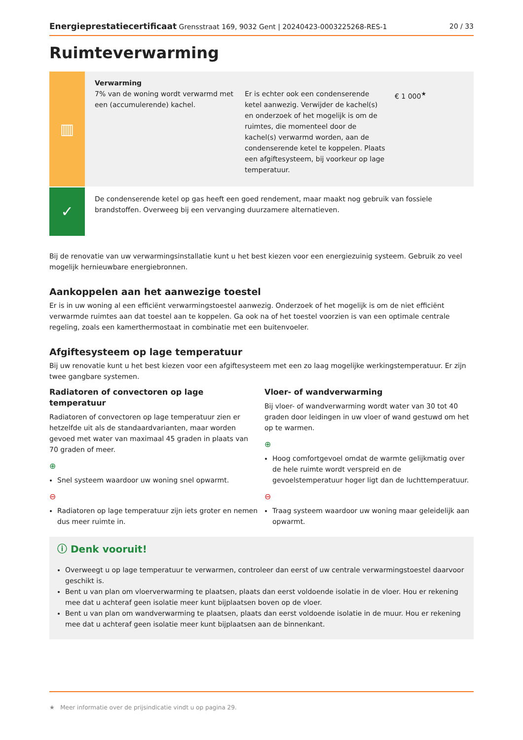Energieprestatiecertificaat Grensstraat 169, 9032 Gent | 20240423-0003225268-RES-1 20 / 33
Ruimteverwarming
▥
Verwarming
7% van de woning wordt verwarmd met een (accumulerende) kachel.
Er is echter ook een condenserende ketel aanwezig. Verwijder de kachel(s) en onderzoek of het mogelijk is om de ruimtes, die momenteel door de kachel(s) verwarmd worden, aan de condenserende ketel te koppelen. Plaats een afgiftesysteem, bij voorkeur op lage temperatuur.
€ 1 000<sup>★</sup>
✓
De condenserende ketel op gas heeft een goed rendement, maar maakt nog gebruik van fossiele brandstoffen. Overweeg bij een vervanging duurzamere alternatieven.
Bij de renovatie van uw verwarmingsinstallatie kunt u het best kiezen voor een energiezuinig systeem. Gebruik zo veel mogelijk hernieuwbare energiebronnen.
Aankoppelen aan het aanwezige toestel
Er is in uw woning al een efficiënt verwarmingstoestel aanwezig. Onderzoek of het mogelijk is om de niet efficiënt verwarmde ruimtes aan dat toestel aan te koppelen. Ga ook na of het toestel voorzien is van een optimale centrale regeling, zoals een kamerthermostaat in combinatie met een buitenvoeler.
Afgiftesysteem op lage temperatuur
Bij uw renovatie kunt u het best kiezen voor een afgiftesysteem met een zo laag mogelijke werkingstemperatuur. Er zijn twee gangbare systemen.
Radiatoren of convectoren op lage temperatuur
Radiatoren of convectoren op lage temperatuur zien er hetzelfde uit als de standaardvarianten, maar worden gevoed met water van maximaal 45 graden in plaats van 70 graden of meer.
⊕
Snel systeem waardoor uw woning snel opwarmt.
⊖
Radiatoren op lage temperatuur zijn iets groter en nemen dus meer ruimte in.
Vloer- of wandverwarming
Bij vloer- of wandverwarming wordt water van 30 tot 40 graden door leidingen in uw vloer of wand gestuwd om het op te warmen.
⊕
Hoog comfortgevoel omdat de warmte gelijkmatig over de hele ruimte wordt verspreid en de gevoelstemperatuur hoger ligt dan de luchttemperatuur.
⊖
Traag systeem waardoor uw woning maar geleidelijk aan opwarmt.
ⓘ Denk vooruit!
Overweegt u op lage temperatuur te verwarmen, controleer dan eerst of uw centrale verwarmingstoestel daarvoor geschikt is.
Bent u van plan om vloerverwarming te plaatsen, plaats dan eerst voldoende isolatie in de vloer. Hou er rekening mee dat u achteraf geen isolatie meer kunt bijplaatsen boven op de vloer.
Bent u van plan om wandverwarming te plaatsen, plaats dan eerst voldoende isolatie in de muur. Hou er rekening mee dat u achteraf geen isolatie meer kunt bijplaatsen aan de binnenkant.
★ Meer informatie over de prijsindicatie vindt u op pagina 29.